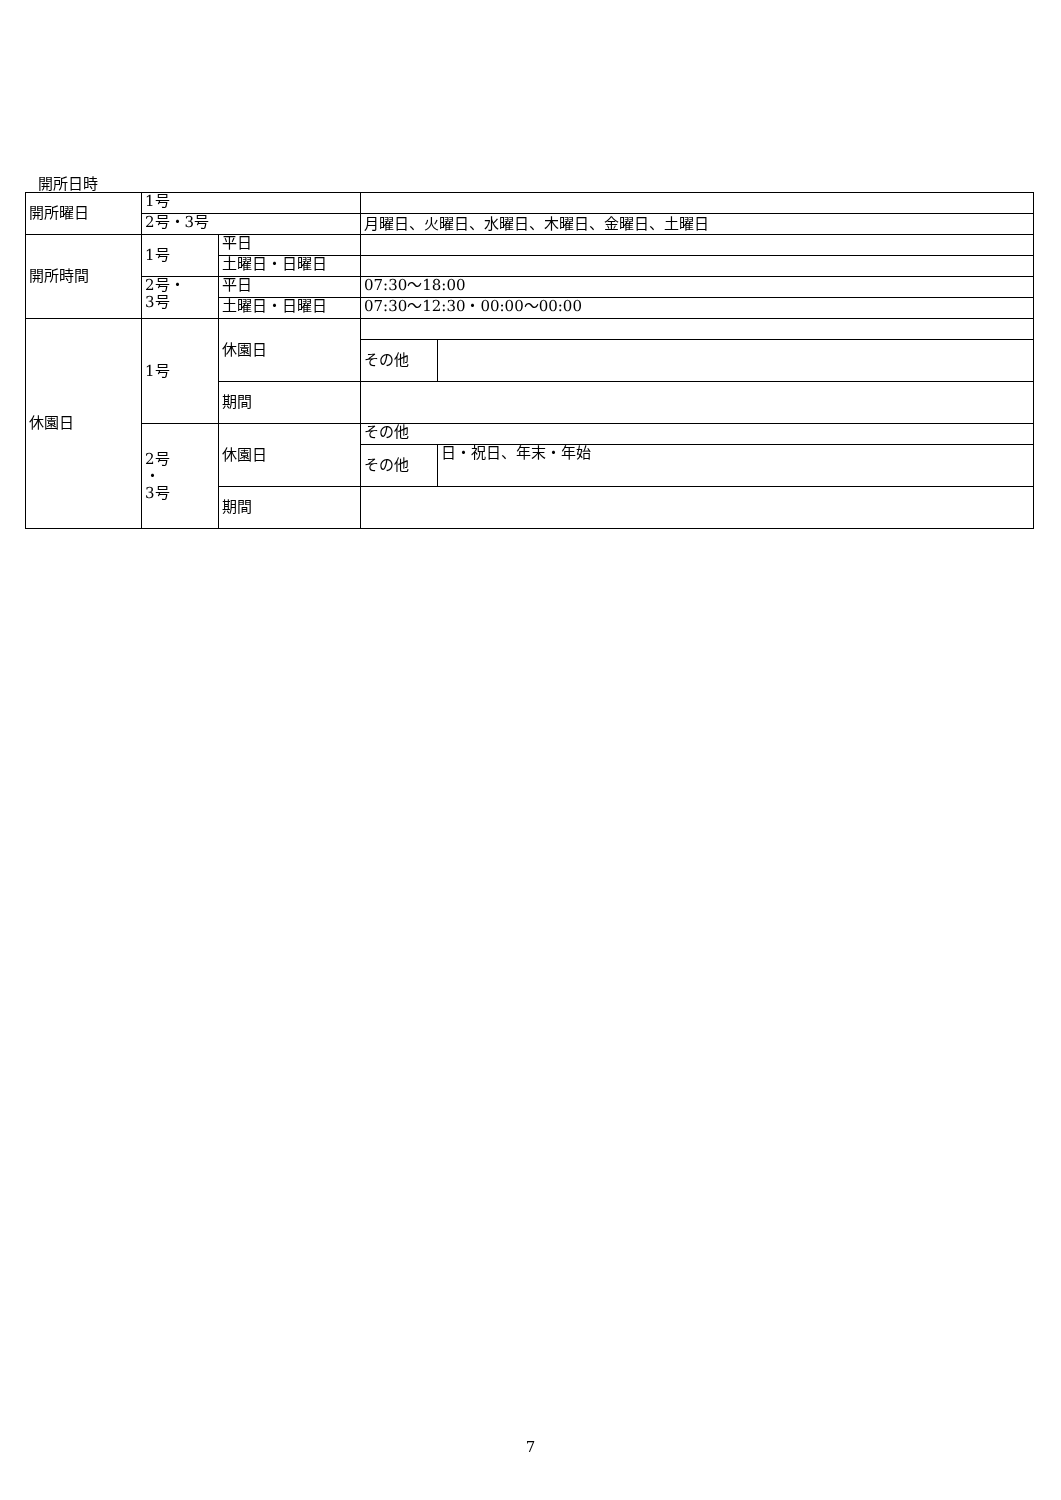開所日時
| 開所曜日 | 1号 | | | |
| | 2号・3号 | | 月曜日、火曜日、水曜日、木曜日、金曜日、土曜日 | |
| 開所時間 | 1号 | 平日 | | |
| | | 土曜日・日曜日 | | |
| | 2号・ 3号 | 平日 | 07:30～18:00 | |
| | | 土曜日・日曜日 | 07:30～12:30・00:00～00:00 | |
| 休園日 | 1号 | 休園日 | | |
| | | | その他 | |
| | | 期間 | | |
| | 2号 ・ 3号 | 休園日 | その他 | |
| | | | その他 | 日・祝日、年末・年始 |
| | | 期間 | | |
7